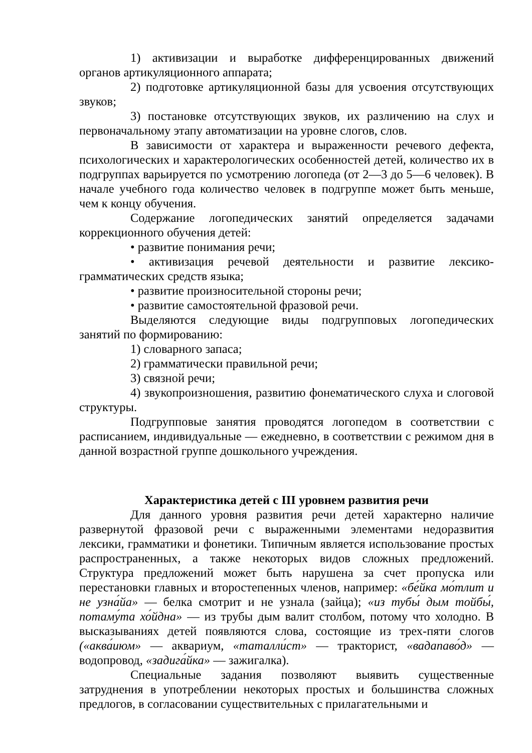1) активизации и выработке дифференцированных движений органов артикуляционного аппарата;
2) подготовке артикуляционной базы для усвоения отсутствующих звуков;
3) постановке отсутствующих звуков, их различению на слух и первоначальному этапу автоматизации на уровне слогов, слов.
В зависимости от характера и выраженности речевого дефекта, психологических и характерологических особенностей детей, количество их в подгруппах варьируется по усмотрению логопеда (от 2—3 до 5—6 человек). В начале учебного года количество человек в подгруппе может быть меньше, чем к концу обучения.
Содержание логопедических занятий определяется задачами коррекционного обучения детей:
• развитие понимания речи;
• активизация речевой деятельности и развитие лексико-грамматических средств языка;
• развитие произносительной стороны речи;
• развитие самостоятельной фразовой речи.
Выделяются следующие виды подгрупповых логопедических занятий по формированию:
1) словарного запаса;
2) грамматически правильной речи;
3) связной речи;
4) звукопроизношения, развитию фонематического слуха и слоговой структуры.
Подгрупповые занятия проводятся логопедом в соответствии с расписанием, индивидуальные — ежедневно, в соответствии с режимом дня в данной возрастной группе дошкольного учреждения.
Характеристика детей с III уровнем развития речи
Для данного уровня развития речи детей характерно наличие развернутой фразовой речи с выраженными элементами недоразвития лексики, грамматики и фонетики. Типичным является использование простых распространенных, а также некоторых видов сложных предложений. Структура предложений может быть нарушена за счет пропуска или перестановки главных и второстепенных членов, например: «бе́йка мо́тлит и не узна́йа» — белка смотрит и не узнала (зайца); «из тубы́ дым тойбы́, потаму́та хо́йдна» — из трубы дым валит столбом, потому что холодно. В высказываниях детей появляются слова, состоящие из трех-пяти слогов («аква́июм» — аквариум, «таталли́ст» — тракторист, «вадапаво́д» — водопровод, «задига́йка» — зажигалка).
Специальные задания позволяют выявить существенные затруднения в употреблении некоторых простых и большинства сложных предлогов, в согласовании существительных с прилагательными и